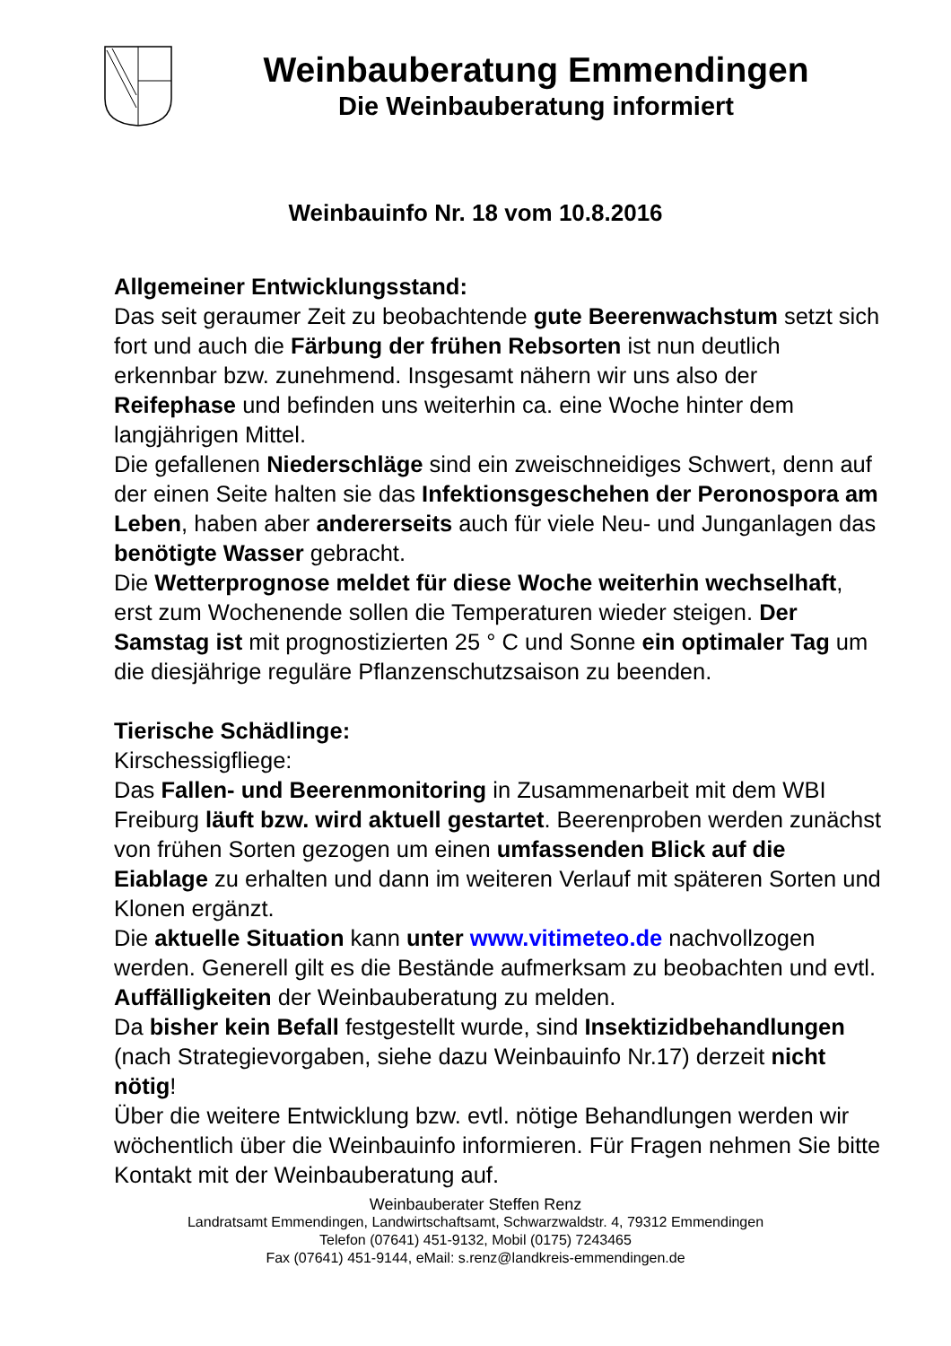Weinbauberatung Emmendingen
Die Weinbauberatung informiert
Weinbauinfo Nr. 18 vom 10.8.2016
Allgemeiner Entwicklungsstand:
Das seit geraumer Zeit zu beobachtende gute Beerenwachstum setzt sich fort und auch die Färbung der frühen Rebsorten ist nun deutlich erkennbar bzw. zunehmend. Insgesamt nähern wir uns also der Reifephase und befinden uns weiterhin ca. eine Woche hinter dem langjährigen Mittel.
Die gefallenen Niederschläge sind ein zweischneidiges Schwert, denn auf der einen Seite halten sie das Infektionsgeschehen der Peronospora am Leben, haben aber andererseits auch für viele Neu- und Junganlagen das benötigte Wasser gebracht.
Die Wetterprognose meldet für diese Woche weiterhin wechselhaft, erst zum Wochenende sollen die Temperaturen wieder steigen. Der Samstag ist mit prognostizierten 25 ° C und Sonne ein optimaler Tag um die diesjährige reguläre Pflanzenschutzsaison zu beenden.
Tierische Schädlinge:
Kirschessigfliege:
Das Fallen- und Beerenmonitoring in Zusammenarbeit mit dem WBI Freiburg läuft bzw. wird aktuell gestartet. Beerenproben werden zunächst von frühen Sorten gezogen um einen umfassenden Blick auf die Eiablage zu erhalten und dann im weiteren Verlauf mit späteren Sorten und Klonen ergänzt.
Die aktuelle Situation kann unter www.vitimeteo.de nachvollzogen werden. Generell gilt es die Bestände aufmerksam zu beobachten und evtl. Auffälligkeiten der Weinbauberatung zu melden.
Da bisher kein Befall festgestellt wurde, sind Insektizidbehandlungen (nach Strategievorgaben, siehe dazu Weinbauinfo Nr.17) derzeit nicht nötig!
Über die weitere Entwicklung bzw. evtl. nötige Behandlungen werden wir wöchentlich über die Weinbauinfo informieren. Für Fragen nehmen Sie bitte Kontakt mit der Weinbauberatung auf.
Weinbauberater Steffen Renz
Landratsamt Emmendingen, Landwirtschaftsamt, Schwarzwaldstr. 4, 79312 Emmendingen
Telefon (07641) 451-9132, Mobil (0175) 7243465
Fax (07641) 451-9144, eMail: s.renz@landkreis-emmendingen.de